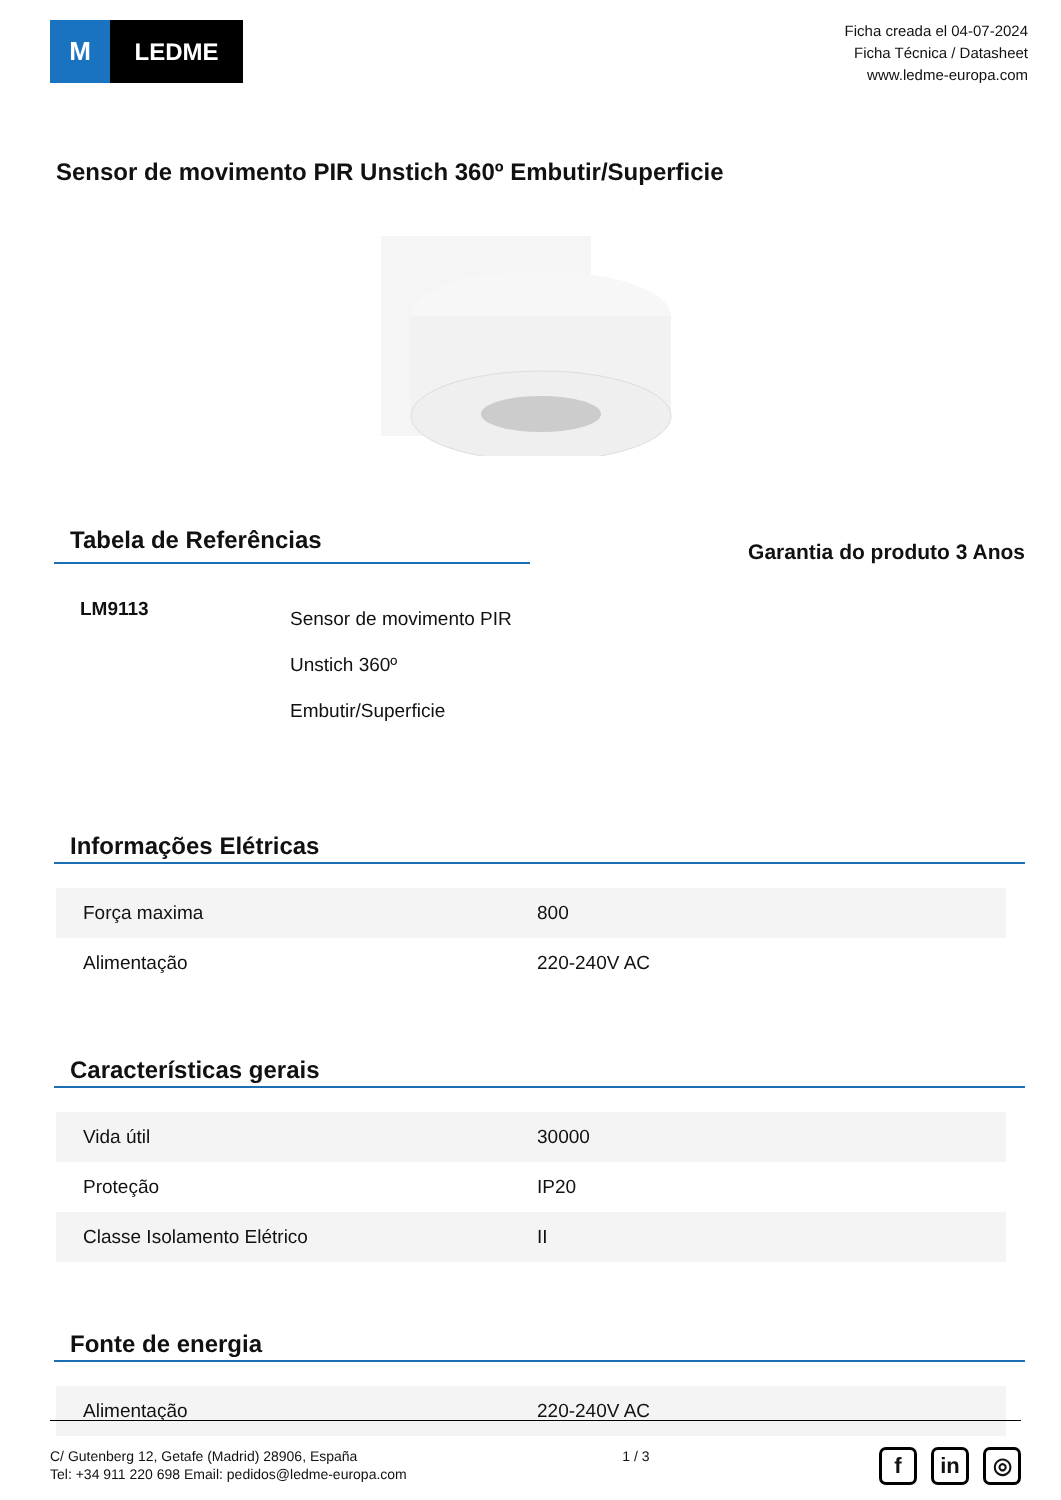M LEDME
Ficha creada el 04-07-2024
Ficha Técnica / Datasheet
www.ledme-europa.com
Sensor de movimento PIR Unstich 360º Embutir/Superficie
Tabela de Referências
Garantia do produto 3 Anos
| LM9113 | Sensor de movimento PIR Unstich 360º Embutir/Superficie |
Informações Elétricas
| Força maxima | 800 |
| Alimentação | 220-240V AC |
Características gerais
| Vida útil | 30000 |
| Proteção | IP20 |
| Classe Isolamento Elétrico | II |
Fonte de energia
| Alimentação | 220-240V AC |
C/ Gutenberg 12, Getafe (Madrid) 28906, España
Tel: +34 911 220 698 Email: pedidos@ledme-europa.com
1 / 3
fin ◎